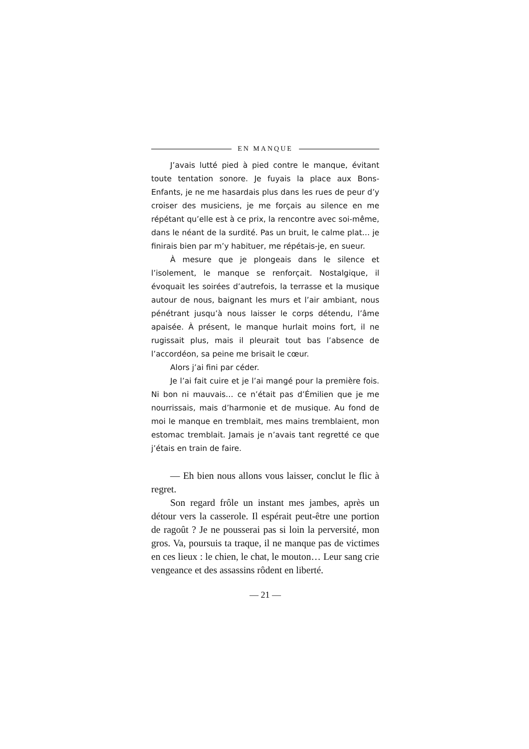EN MANQUE
J’avais lutté pied à pied contre le manque, évitant toute tentation sonore. Je fuyais la place aux Bons-Enfants, je ne me hasardais plus dans les rues de peur d’y croiser des musiciens, je me forçais au silence en me répétant qu’elle est à ce prix, la rencontre avec soi-même, dans le néant de la surdité. Pas un bruit, le calme plat… je finirais bien par m’y habituer, me répétais-je, en sueur.
À mesure que je plongeais dans le silence et l’isolement, le manque se renforçait. Nostalgique, il évoquait les soirées d’autrefois, la terrasse et la musique autour de nous, baignant les murs et l’air ambiant, nous pénétrant jusqu’à nous laisser le corps détendu, l’âme apaisée. À présent, le manque hurlait moins fort, il ne rugissait plus, mais il pleurait tout bas l’absence de l’accordéon, sa peine me brisait le cœur.
Alors j’ai fini par céder.
Je l’ai fait cuire et je l’ai mangé pour la première fois. Ni bon ni mauvais… ce n’était pas d’Émilien que je me nourrissais, mais d’harmonie et de musique. Au fond de moi le manque en tremblait, mes mains tremblaient, mon estomac tremblait. Jamais je n’avais tant regretté ce que j’étais en train de faire.
— Eh bien nous allons vous laisser, conclut le flic à regret.
Son regard frôle un instant mes jambes, après un détour vers la casserole. Il espérait peut-être une portion de ragoût ? Je ne pousserai pas si loin la perversité, mon gros. Va, poursuis ta traque, il ne manque pas de victimes en ces lieux : le chien, le chat, le mouton… Leur sang crie vengeance et des assassins rôdent en liberté.
— 21 —